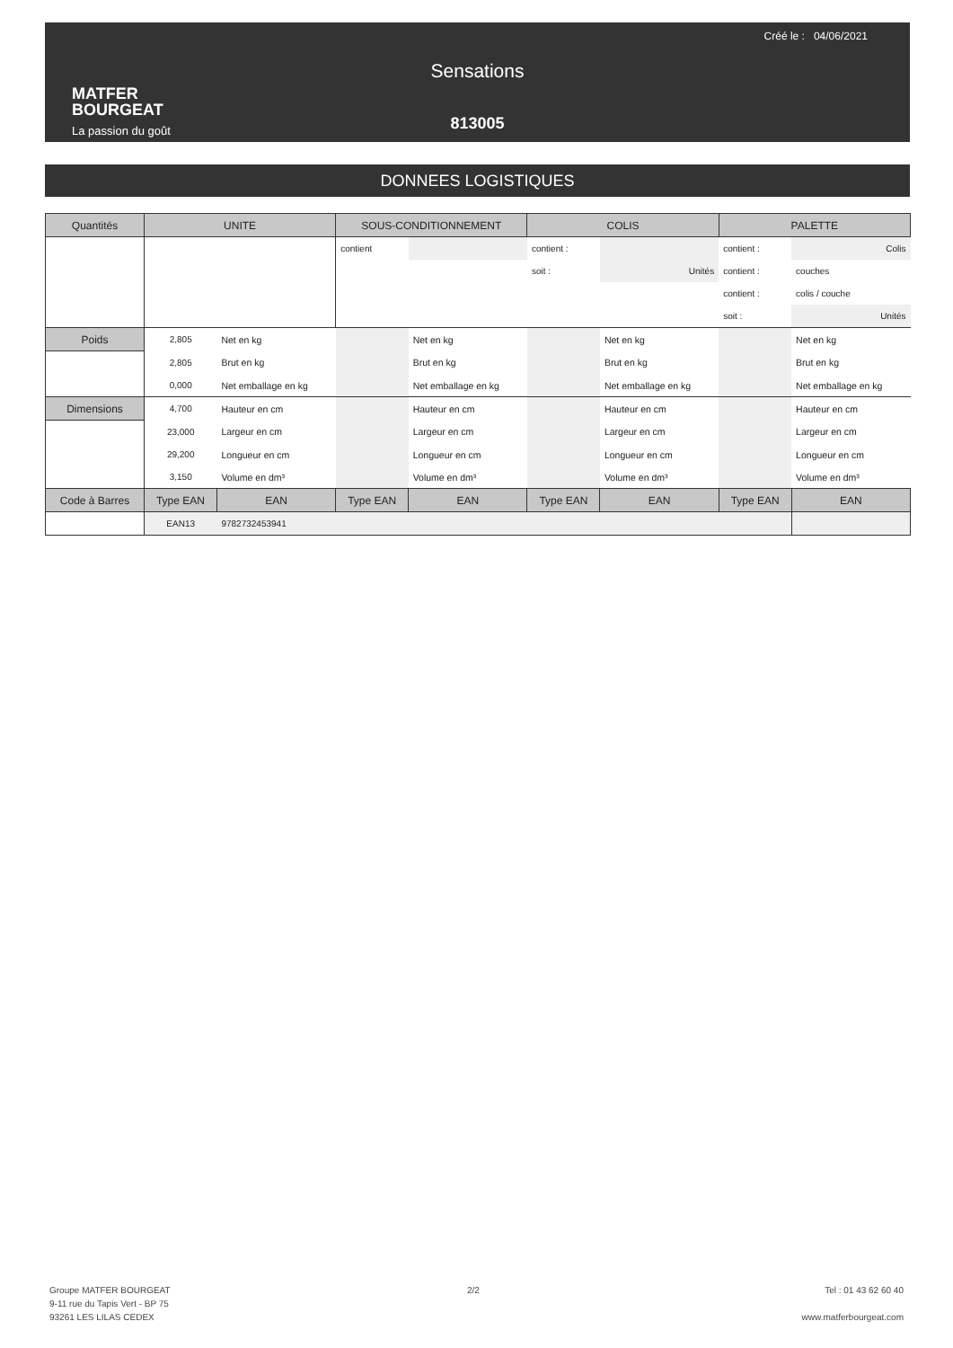Créé le : 04/06/2021
MATFER
BOURGEAT
La passion du goût
Sensations
813005
DONNEES LOGISTIQUES
| Quantités | UNITE | | SOUS-CONDITIONNEMENT | | COLIS | | PALETTE | |
| --- | --- | --- | --- | --- | --- | --- | --- | --- |
| | | | contient | | contient : | | contient : | Colis |
| | | | | | soit : | Unités | contient : | couches |
| | | | | | | | contient : | colis / couche |
| | | | | | | | soit : | Unités |
| Poids | 2,805 | Net en kg | | Net en kg | | Net en kg | | Net en kg |
| | 2,805 | Brut en kg | | Brut en kg | | Brut en kg | | Brut en kg |
| | 0,000 | Net emballage en kg | | Net emballage en kg | | Net emballage en kg | | Net emballage en kg |
| Dimensions | 4,700 | Hauteur en cm | | Hauteur en cm | | Hauteur en cm | | Hauteur en cm |
| | 23,000 | Largeur en cm | | Largeur en cm | | Largeur en cm | | Largeur en cm |
| | 29,200 | Longueur en cm | | Longueur en cm | | Longueur en cm | | Longueur en cm |
| | 3,150 | Volume en dm³ | | Volume en dm³ | | Volume en dm³ | | Volume en dm³ |
| Code à Barres | Type EAN | EAN | Type EAN | EAN | Type EAN | EAN | Type EAN | EAN |
| | EAN13 | 9782732453941 | | | | | | |
Groupe MATFER BOURGEAT
9-11 rue du Tapis Vert - BP 75
93261 LES LILAS CEDEX
2/2
Tel : 01 43 62 60 40
www.matferbourgeat.com